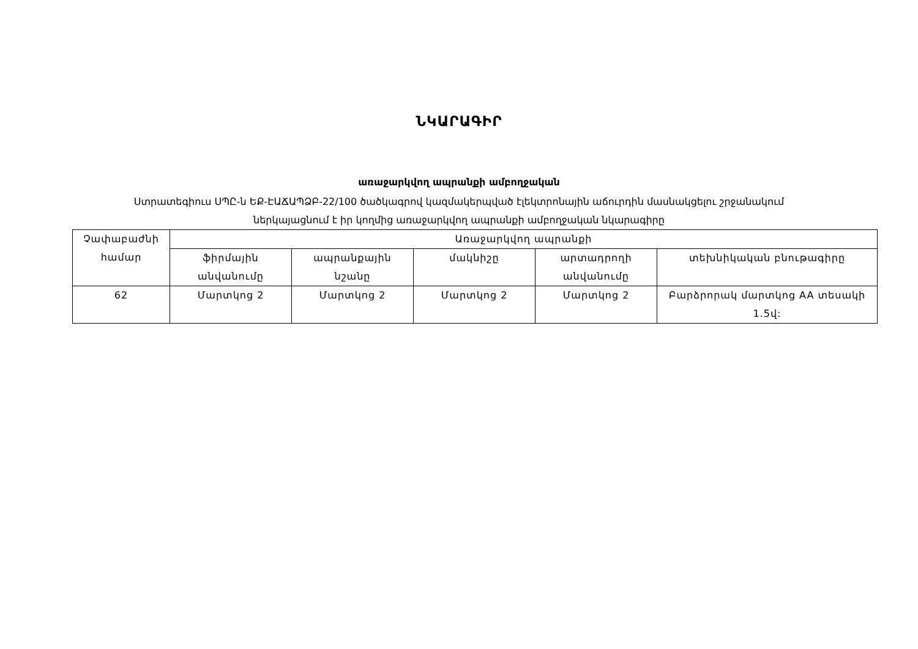ՆԿԱՐԱԳԻՐ
առաջարկվող ապրանքի ամբողջական
Ստրատեգիուս ՍՊԸ-ն ԵՔ-ԷԱՃԱՊՁԲ-22/100 ծածկագրով կազմակերպված էլեկտրոնային աճուրդին մասնակցելու շրջանակում
ներկայացնում է իր կողմից առաջարկվող ապրանքի ամբողջական նկարագիրը
| Չափաբաժնի համար | Առաջարկվող ապրանքի | | | | |
| --- | --- | --- | --- | --- | --- |
| | ֆիրմային անվանումը | ապրանքային նշանը | մակնիշը | արտադրողի անվանումը | տեխնիկական բնութագիրը |
| 62 | Մարտկոց 2 | Մարտկոց 2 | Մարտկոց 2 | Մարտկոց 2 | Բարձրորակ մարտկոց AA տեսակի 1.5վ: |